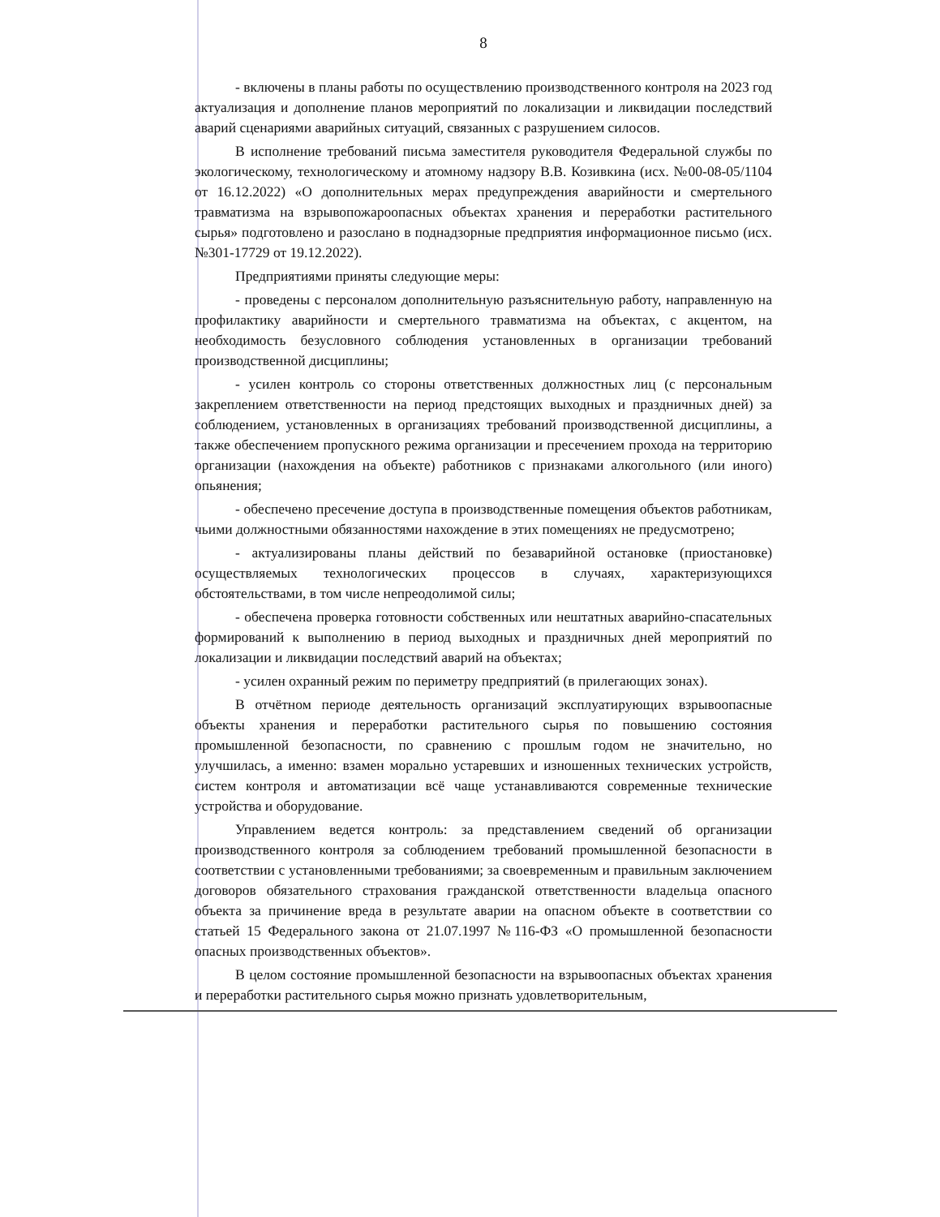8
- включены в планы работы по осуществлению производственного контроля на 2023 год актуализация и дополнение планов мероприятий по локализации и ликвидации последствий аварий сценариями аварийных ситуаций, связанных с разрушением силосов.
В исполнение требований письма заместителя руководителя Федеральной службы по экологическому, технологическому и атомному надзору В.В. Козивкина (исх. №00-08-05/1104 от 16.12.2022) «О дополнительных мерах предупреждения аварийности и смертельного травматизма на взрывопожароопасных объектах хранения и переработки растительного сырья» подготовлено и разослано в поднадзорные предприятия информационное письмо (исх. №301-17729 от 19.12.2022).
Предприятиями приняты следующие меры:
- проведены с персоналом дополнительную разъяснительную работу, направленную на профилактику аварийности и смертельного травматизма на объектах, с акцентом, на необходимость безусловного соблюдения установленных в организации требований производственной дисциплины;
- усилен контроль со стороны ответственных должностных лиц (с персональным закреплением ответственности на период предстоящих выходных и праздничных дней) за соблюдением, установленных в организациях требований производственной дисциплины, а также обеспечением пропускного режима организации и пресечением прохода на территорию организации (нахождения на объекте) работников с признаками алкогольного (или иного) опьянения;
- обеспечено пресечение доступа в производственные помещения объектов работникам, чьими должностными обязанностями нахождение в этих помещениях не предусмотрено;
- актуализированы планы действий по безаварийной остановке (приостановке) осуществляемых технологических процессов в случаях, характеризующихся обстоятельствами, в том числе непреодолимой силы;
- обеспечена проверка готовности собственных или нештатных аварийно-спасательных формирований к выполнению в период выходных и праздничных дней мероприятий по локализации и ликвидации последствий аварий на объектах;
- усилен охранный режим по периметру предприятий (в прилегающих зонах).
В отчётном периоде деятельность организаций эксплуатирующих взрывоопасные объекты хранения и переработки растительного сырья по повышению состояния промышленной безопасности, по сравнению с прошлым годом не значительно, но улучшилась, а именно: взамен морально устаревших и изношенных технических устройств, систем контроля и автоматизации всё чаще устанавливаются современные технические устройства и оборудование.
Управлением ведется контроль: за представлением сведений об организации производственного контроля за соблюдением требований промышленной безопасности в соответствии с установленными требованиями; за своевременным и правильным заключением договоров обязательного страхования гражданской ответственности владельца опасного объекта за причинение вреда в результате аварии на опасном объекте в соответствии со статьей 15 Федерального закона от 21.07.1997 №116-ФЗ «О промышленной безопасности опасных производственных объектов».
В целом состояние промышленной безопасности на взрывоопасных объектах хранения и переработки растительного сырья можно признать удовлетворительным,